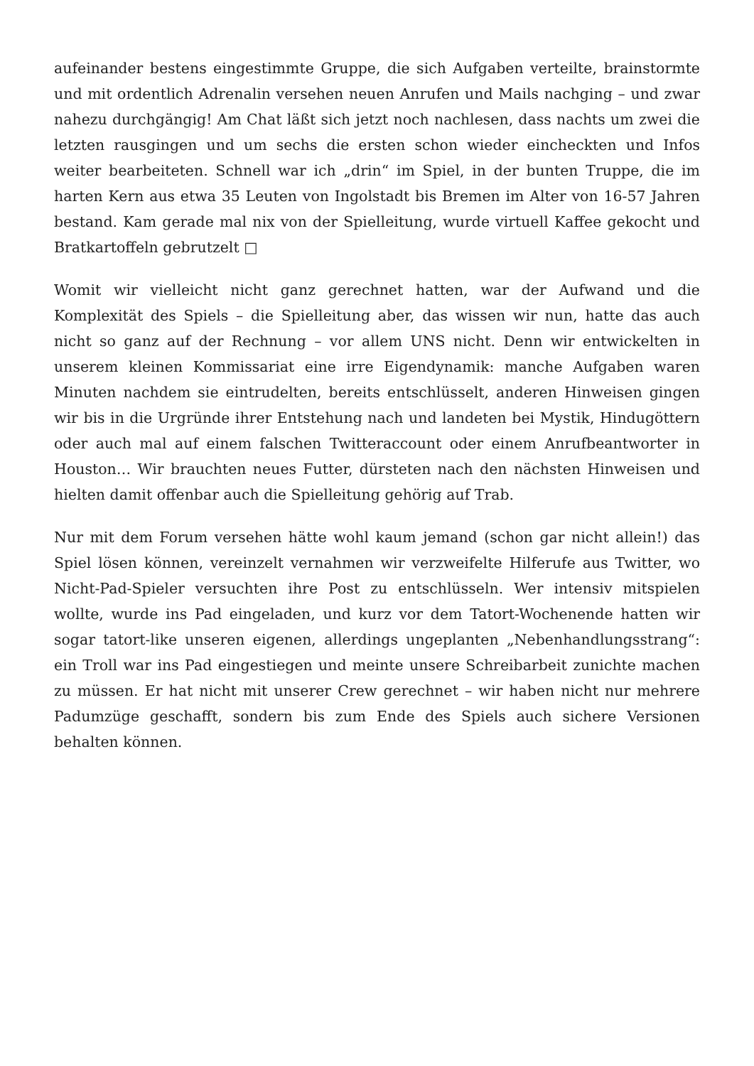aufeinander bestens eingestimmte Gruppe, die sich Aufgaben verteilte, brainstormte und mit ordentlich Adrenalin versehen neuen Anrufen und Mails nachging – und zwar nahezu durchgängig! Am Chat läßt sich jetzt noch nachlesen, dass nachts um zwei die letzten rausgingen und um sechs die ersten schon wieder eincheckten und Infos weiter bearbeiteten. Schnell war ich „drin“ im Spiel, in der bunten Truppe, die im harten Kern aus etwa 35 Leuten von Ingolstadt bis Bremen im Alter von 16-57 Jahren bestand. Kam gerade mal nix von der Spielleitung, wurde virtuell Kaffee gekocht und Bratkartoffeln gebrutzelt □
Womit wir vielleicht nicht ganz gerechnet hatten, war der Aufwand und die Komplexität des Spiels – die Spielleitung aber, das wissen wir nun, hatte das auch nicht so ganz auf der Rechnung – vor allem UNS nicht. Denn wir entwickelten in unserem kleinen Kommissariat eine irre Eigendynamik: manche Aufgaben waren Minuten nachdem sie eintrudelten, bereits entschlüsselt, anderen Hinweisen gingen wir bis in die Urgründe ihrer Entstehung nach und landeten bei Mystik, Hindugöttern oder auch mal auf einem falschen Twitteraccount oder einem Anrufbeantworter in Houston… Wir brauchten neues Futter, dürsteten nach den nächsten Hinweisen und hielten damit offenbar auch die Spielleitung gehörig auf Trab.
Nur mit dem Forum versehen hätte wohl kaum jemand (schon gar nicht allein!) das Spiel lösen können, vereinzelt vernahmen wir verzweifelte Hilferufe aus Twitter, wo Nicht-Pad-Spieler versuchten ihre Post zu entschlüsseln. Wer intensiv mitspielen wollte, wurde ins Pad eingeladen, und kurz vor dem Tatort-Wochenende hatten wir sogar tatort-like unseren eigenen, allerdings ungeplanten „Nebenhandlungsstrang“: ein Troll war ins Pad eingestiegen und meinte unsere Schreibarbeit zunichte machen zu müssen. Er hat nicht mit unserer Crew gerechnet – wir haben nicht nur mehrere Padumzüge geschafft, sondern bis zum Ende des Spiels auch sichere Versionen behalten können.